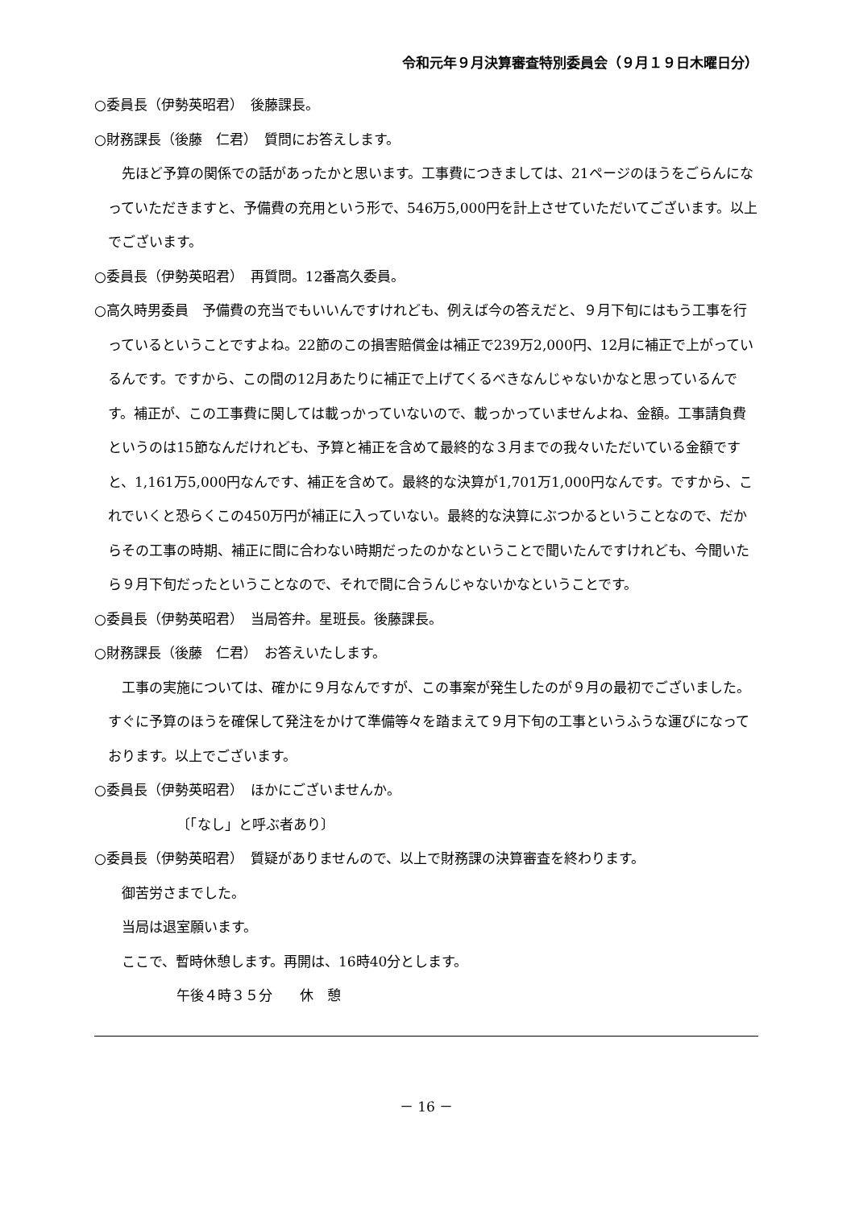令和元年９月決算審査特別委員会（９月１９日木曜日分）
○委員長（伊勢英昭君）　後藤課長。
○財務課長（後藤　仁君）　質問にお答えします。
先ほど予算の関係での話があったかと思います。工事費につきましては、21ページのほうをごらんになっていただきますと、予備費の充用という形で、546万5,000円を計上させていただいてございます。以上でございます。
○委員長（伊勢英昭君）　再質問。12番高久委員。
○高久時男委員　予備費の充当でもいいんですけれども、例えば今の答えだと、９月下旬にはもう工事を行っているということですよね。22節のこの損害賠償金は補正で239万2,000円、12月に補正で上がっているんです。ですから、この間の12月あたりに補正で上げてくるべきなんじゃないかなと思っているんです。補正が、この工事費に関しては載っかっていないので、載っかっていませんよね、金額。工事請負費というのは15節なんだけれども、予算と補正を含めて最終的な３月までの我々いただいている金額ですと、1,161万5,000円なんです、補正を含めて。最終的な決算が1,701万1,000円なんです。ですから、これでいくと恐らくこの450万円が補正に入っていない。最終的な決算にぶつかるということなので、だからその工事の時期、補正に間に合わない時期だったのかなということで聞いたんですけれども、今聞いたら９月下旬だったということなので、それで間に合うんじゃないかなということです。
○委員長（伊勢英昭君）　当局答弁。星班長。後藤課長。
○財務課長（後藤　仁君）　お答えいたします。
工事の実施については、確かに９月なんですが、この事案が発生したのが９月の最初でございました。すぐに予算のほうを確保して発注をかけて準備等々を踏まえて９月下旬の工事というふうな運びになっております。以上でございます。
○委員長（伊勢英昭君）　ほかにございませんか。
〔「なし」と呼ぶ者あり〕
○委員長（伊勢英昭君）　質疑がありませんので、以上で財務課の決算審査を終わります。
御苦労さまでした。
当局は退室願います。
ここで、暫時休憩します。再開は、16時40分とします。
午後４時３５分　　休　憩
－ 16 －